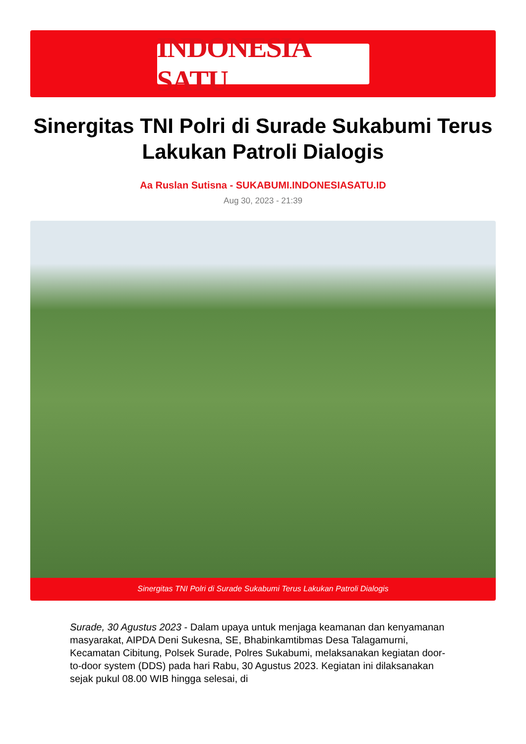INDONESIA SATU
Sinergitas TNI Polri di Surade Sukabumi Terus Lakukan Patroli Dialogis
Aa Ruslan Sutisna - SUKABUMI.INDONESIASATU.ID
Aug 30, 2023 - 21:39
Sinergitas TNI Polri di Surade Sukabumi Terus Lakukan Patroli Dialogis
Surade, 30 Agustus 2023 - Dalam upaya untuk menjaga keamanan dan kenyamanan masyarakat, AIPDA Deni Sukesna, SE, Bhabinkamtibmas Desa Talagamurni, Kecamatan Cibitung, Polsek Surade, Polres Sukabumi, melaksanakan kegiatan door-to-door system (DDS) pada hari Rabu, 30 Agustus 2023. Kegiatan ini dilaksanakan sejak pukul 08.00 WIB hingga selesai, di